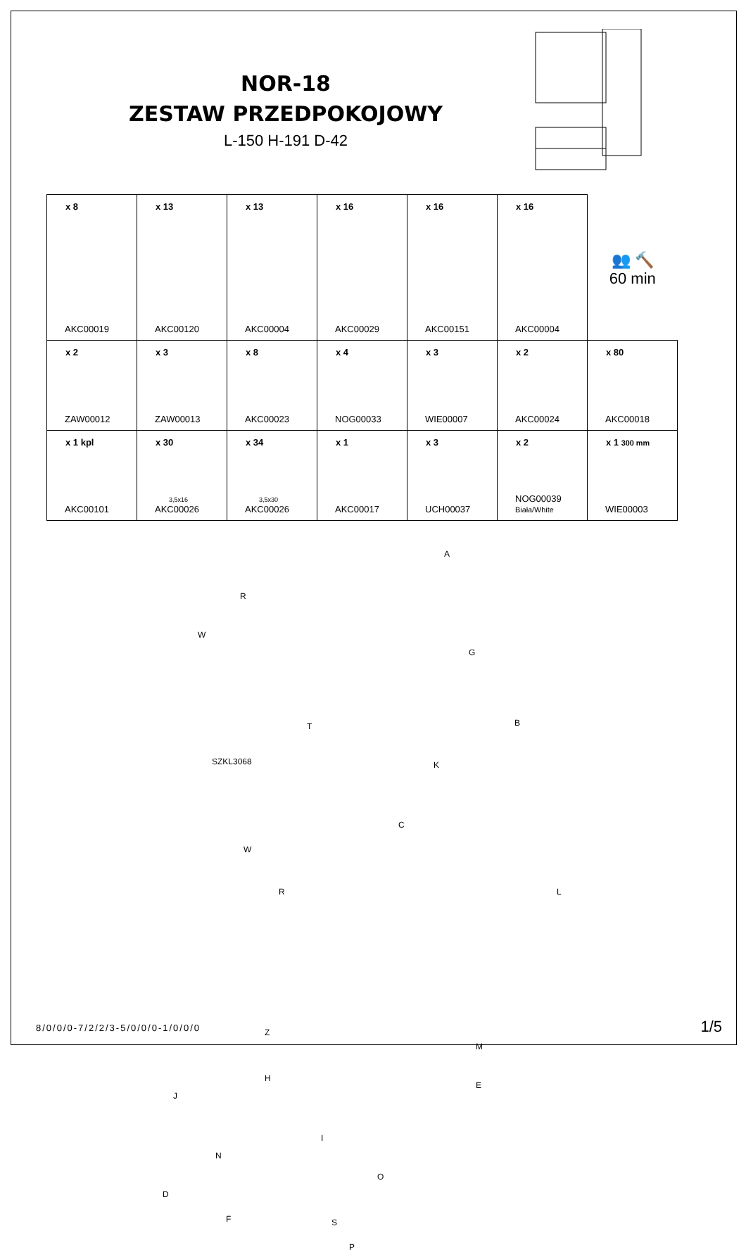NOR-18
ZESTAW PRZEDPOKOJOWY
L-150 H-191 D-42
| x 8 AKC00019 | x 13 AKC00120 | x 13 AKC00004 | x 16 AKC00029 | x 16 AKC00151 | x 16 AKC00004 | 👥 🔨 60 min |
| x 2 ZAW00012 | x 3 ZAW00013 | x 8 AKC00023 | x 4 NOG00033 | x 3 WIE00007 | x 2 AKC00024 | x 80 AKC00018 |
| x 1 kpl AKC00101 | x 30 3,5x16 AKC00026 | x 34 3,5x30 AKC00026 | x 1 AKC00017 | x 3 UCH00037 | x 2 NOG00039 Biała/White | x 1 300 mm WIE00003 |
R
W
SZKL3068
T
W
R
A
G
B
K
C
L
Z
H
J
I
N
D
O
F S
P
M
E
8/0/0/0-7/2/2/3-5/0/0/0-1/0/0/0
1/5